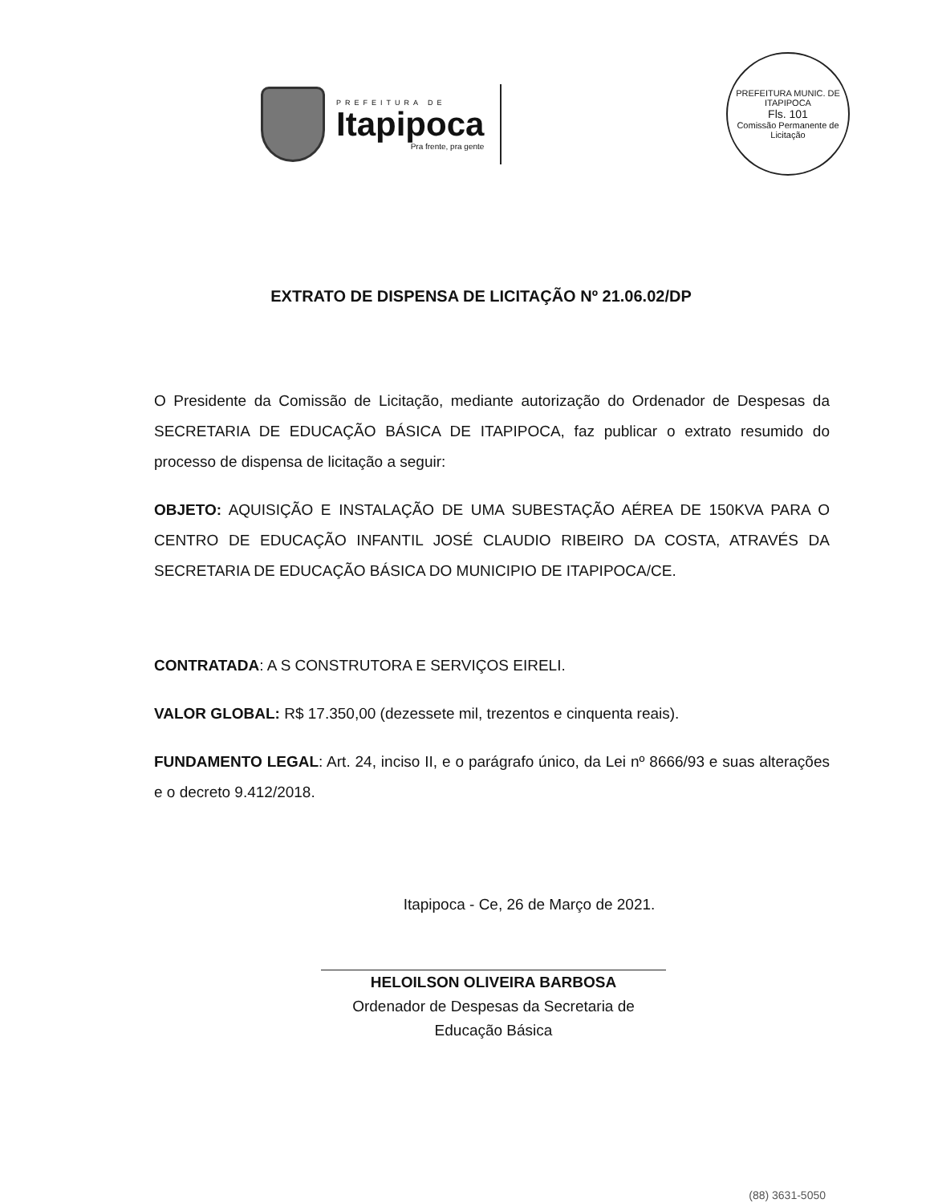PREFEITURA DE
Itapipoca
Pra frente, pra gente
PREFEITURA MUNIC. DE ITAPIPOCA
Fls. 101
Comissão Permanente de Licitação
EXTRATO DE DISPENSA DE LICITAÇÃO Nº 21.06.02/DP
O Presidente da Comissão de Licitação, mediante autorização do Ordenador de Despesas da SECRETARIA DE EDUCAÇÃO BÁSICA DE ITAPIPOCA, faz publicar o extrato resumido do processo de dispensa de licitação a seguir:
OBJETO: AQUISIÇÃO E INSTALAÇÃO DE UMA SUBESTAÇÃO AÉREA DE 150KVA PARA O CENTRO DE EDUCAÇÃO INFANTIL JOSÉ CLAUDIO RIBEIRO DA COSTA, ATRAVÉS DA SECRETARIA DE EDUCAÇÃO BÁSICA DO MUNICIPIO DE ITAPIPOCA/CE.
CONTRATADA: A S CONSTRUTORA E SERVIÇOS EIRELI.
VALOR GLOBAL: R$ 17.350,00 (dezessete mil, trezentos e cinquenta reais).
FUNDAMENTO LEGAL: Art. 24, inciso II, e o parágrafo único, da Lei nº 8666/93 e suas alterações e o decreto 9.412/2018.
Itapipoca - Ce, 26 de Março de 2021.
HELOILSON OLIVEIRA BARBOSA
Ordenador de Despesas da Secretaria de Educação Básica
(88) 3631-5050